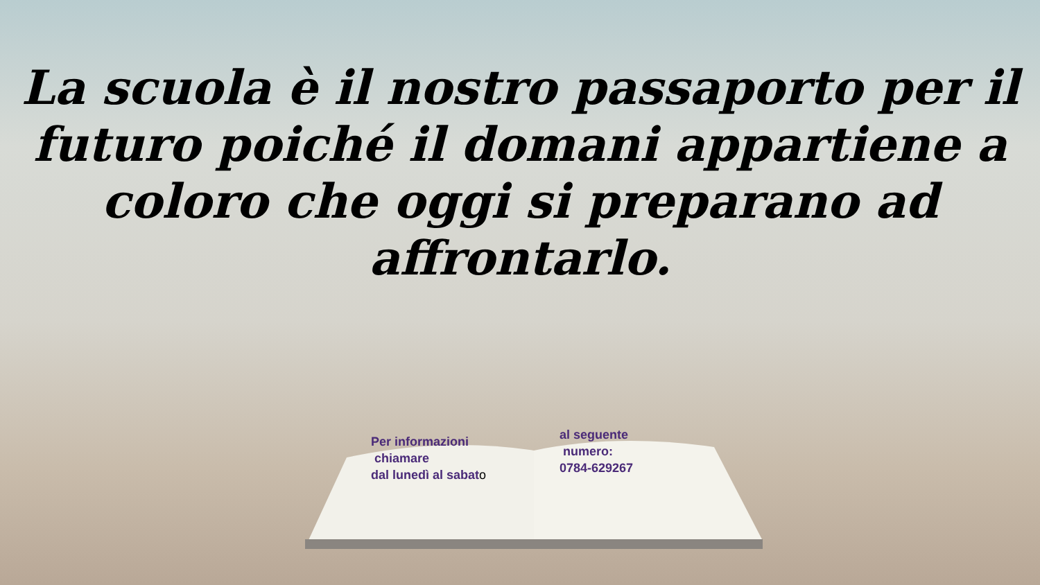La scuola è il nostro passaporto per il futuro poiché il domani appartiene a coloro che oggi si preparano ad affrontarlo.
Per informazioni
chiamare
dal lunedì al sabato
al seguente
numero:
0784-629267